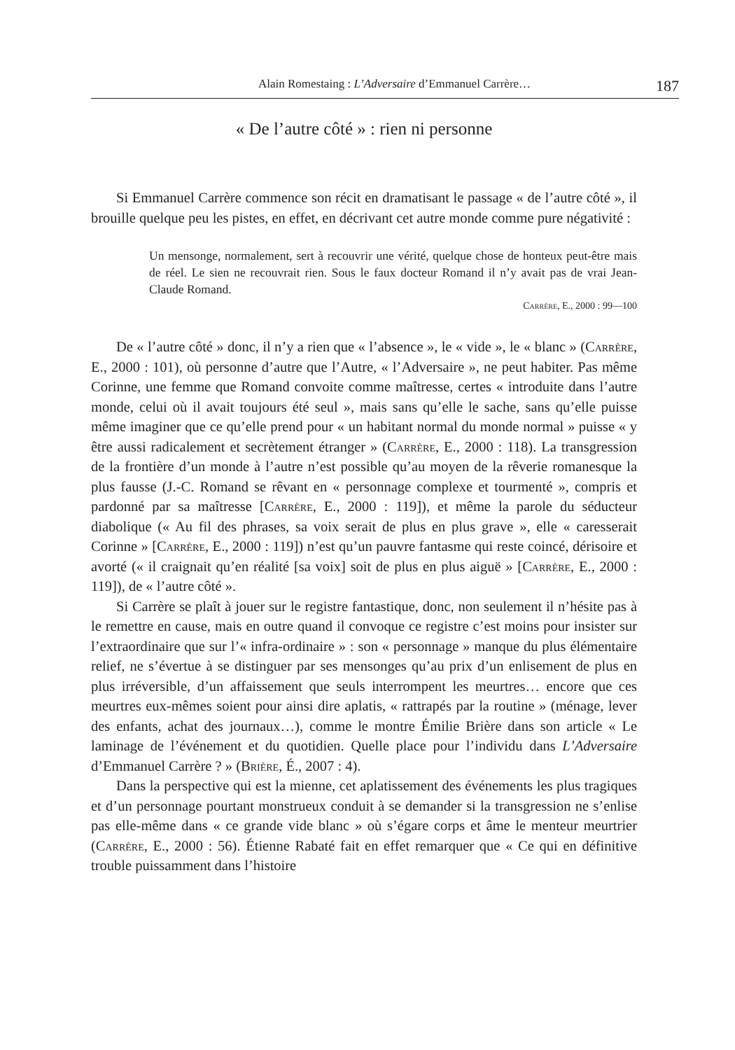Alain Romestaing : L’Adversaire d’Emmanuel Carrère… 187
« De l’autre côté » : rien ni personne
Si Emmanuel Carrère commence son récit en dramatisant le passage « de l’autre côté », il brouille quelque peu les pistes, en effet, en décrivant cet autre monde comme pure négativité :
Un mensonge, normalement, sert à recouvrir une vérité, quelque chose de honteux peut-être mais de réel. Le sien ne recouvrait rien. Sous le faux docteur Romand il n’y avait pas de vrai Jean-Claude Romand.
Carrère, E., 2000 : 99—100
De « l’autre côté » donc, il n’y a rien que « l’absence », le « vide », le « blanc » (Carrère, E., 2000 : 101), où personne d’autre que l’Autre, « l’Adversaire », ne peut habiter. Pas même Corinne, une femme que Romand convoite comme maîtresse, certes « introduite dans l’autre monde, celui où il avait toujours été seul », mais sans qu’elle le sache, sans qu’elle puisse même imaginer que ce qu’elle prend pour « un habitant normal du monde normal » puisse « y être aussi radicalement et secrètement étranger » (Carrère, E., 2000 : 118). La transgression de la frontière d’un monde à l’autre n’est possible qu’au moyen de la rêverie romanesque la plus fausse (J.-C. Romand se rêvant en « personnage complexe et tourmenté », compris et pardonné par sa maîtresse [Carrère, E., 2000 : 119]), et même la parole du séducteur diabolique (« Au fil des phrases, sa voix serait de plus en plus grave », elle « caresserait Corinne » [Carrère, E., 2000 : 119]) n’est qu’un pauvre fantasme qui reste coincé, dérisoire et avorté (« il craignait qu’en réalité [sa voix] soit de plus en plus aiguë » [Carrère, E., 2000 : 119]), de « l’autre côté ».
Si Carrère se plaît à jouer sur le registre fantastique, donc, non seulement il n’hésite pas à le remettre en cause, mais en outre quand il convoque ce registre c’est moins pour insister sur l’extraordinaire que sur l’« infra-ordinaire » : son « personnage » manque du plus élémentaire relief, ne s’évertue à se distinguer par ses mensonges qu’au prix d’un enlisement de plus en plus irréversible, d’un affaissement que seuls interrompent les meurtres… encore que ces meurtres eux-mêmes soient pour ainsi dire aplatis, « rattrapés par la routine » (ménage, lever des enfants, achat des journaux…), comme le montre Émilie Brière dans son article « Le laminage de l’événement et du quotidien. Quelle place pour l’individu dans L’Adversaire d’Emmanuel Carrère ? » (Brière, É., 2007 : 4).
Dans la perspective qui est la mienne, cet aplatissement des événements les plus tragiques et d’un personnage pourtant monstrueux conduit à se demander si la transgression ne s’enlise pas elle-même dans « ce grande vide blanc » où s’égare corps et âme le menteur meurtrier (Carrère, E., 2000 : 56). Étienne Rabaté fait en effet remarquer que « Ce qui en définitive trouble puissamment dans l’histoire